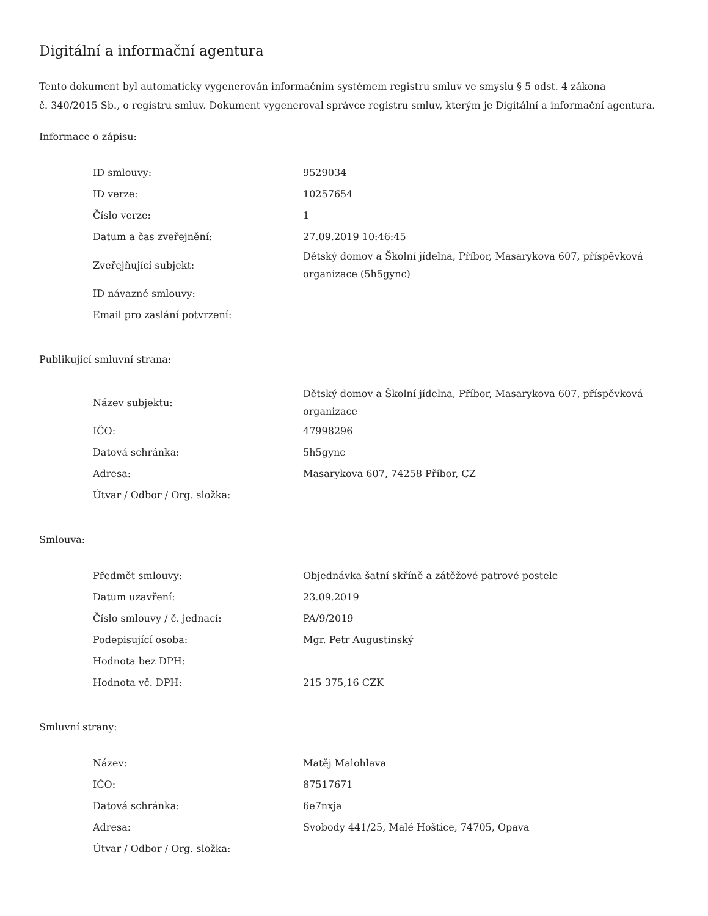Digitální a informační agentura
Tento dokument byl automaticky vygenerován informačním systémem registru smluv ve smyslu § 5 odst. 4 zákona
č. 340/2015 Sb., o registru smluv. Dokument vygeneroval správce registru smluv, kterým je Digitální a informační agentura.
Informace o zápisu:
| ID smlouvy: | 9529034 |
| ID verze: | 10257654 |
| Číslo verze: | 1 |
| Datum a čas zveřejnění: | 27.09.2019 10:46:45 |
| Zveřejňující subjekt: | Dětský domov a Školní jídelna, Příbor, Masarykova 607, příspěvková organizace (5h5gync) |
| ID návazné smlouvy: | |
| Email pro zaslání potvrzení: | |
Publikující smluvní strana:
| Název subjektu: | Dětský domov a Školní jídelna, Příbor, Masarykova 607, příspěvková organizace |
| IČO: | 47998296 |
| Datová schránka: | 5h5gync |
| Adresa: | Masarykova 607, 74258 Příbor, CZ |
| Útvar / Odbor / Org. složka: | |
Smlouva:
| Předmět smlouvy: | Objednávka šatní skříně a zátěžové patrové postele |
| Datum uzavření: | 23.09.2019 |
| Číslo smlouvy / č. jednací: | PA/9/2019 |
| Podepisující osoba: | Mgr. Petr Augustinský |
| Hodnota bez DPH: | |
| Hodnota vč. DPH: | 215 375,16 CZK |
Smluvní strany:
| Název: | Matěj Malohlava |
| IČO: | 87517671 |
| Datová schránka: | 6e7nxja |
| Adresa: | Svobody 441/25, Malé Hoštice, 74705, Opava |
| Útvar / Odbor / Org. složka: | |